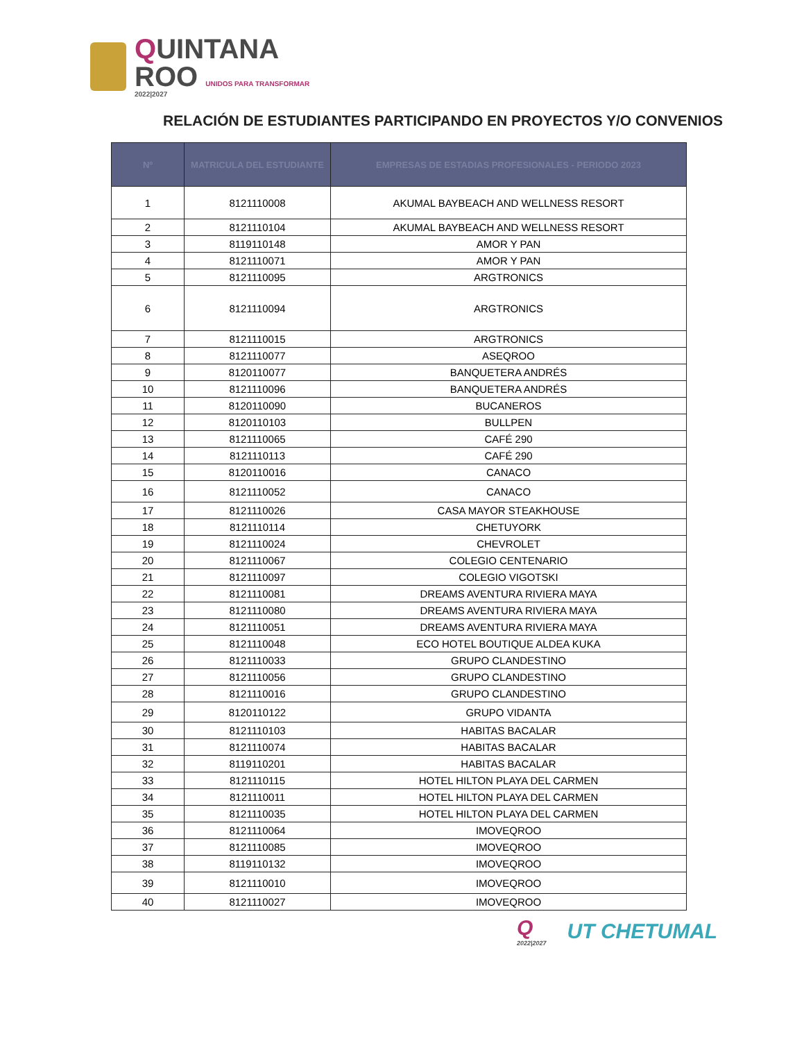QUINTANA
ROO UNIDOS PARA TRANSFORMAR
2022|2027
RELACIÓN DE ESTUDIANTES PARTICIPANDO EN PROYECTOS Y/O CONVENIOS
| Nº | MATRICULA DEL ESTUDIANTE | EMPRESAS DE ESTADIAS PROFESIONALES - PERIODO 2023 |
| --- | --- | --- |
| 1 | 8121110008 | AKUMAL BAYBEACH AND WELLNESS RESORT |
| 2 | 8121110104 | AKUMAL BAYBEACH AND WELLNESS RESORT |
| 3 | 8119110148 | AMOR Y PAN |
| 4 | 8121110071 | AMOR Y PAN |
| 5 | 8121110095 | ARGTRONICS |
| 6 | 8121110094 | ARGTRONICS |
| 7 | 8121110015 | ARGTRONICS |
| 8 | 8121110077 | ASEQROO |
| 9 | 8120110077 | BANQUETERA ANDRÉS |
| 10 | 8121110096 | BANQUETERA ANDRÉS |
| 11 | 8120110090 | BUCANEROS |
| 12 | 8120110103 | BULLPEN |
| 13 | 8121110065 | CAFÉ 290 |
| 14 | 8121110113 | CAFÉ 290 |
| 15 | 8120110016 | CANACO |
| 16 | 8121110052 | CANACO |
| 17 | 8121110026 | CASA MAYOR STEAKHOUSE |
| 18 | 8121110114 | CHETUYORK |
| 19 | 8121110024 | CHEVROLET |
| 20 | 8121110067 | COLEGIO CENTENARIO |
| 21 | 8121110097 | COLEGIO VIGOTSKI |
| 22 | 8121110081 | DREAMS AVENTURA RIVIERA MAYA |
| 23 | 8121110080 | DREAMS AVENTURA RIVIERA MAYA |
| 24 | 8121110051 | DREAMS AVENTURA RIVIERA MAYA |
| 25 | 8121110048 | ECO HOTEL BOUTIQUE ALDEA KUKA |
| 26 | 8121110033 | GRUPO CLANDESTINO |
| 27 | 8121110056 | GRUPO CLANDESTINO |
| 28 | 8121110016 | GRUPO CLANDESTINO |
| 29 | 8120110122 | GRUPO VIDANTA |
| 30 | 8121110103 | HABITAS BACALAR |
| 31 | 8121110074 | HABITAS BACALAR |
| 32 | 8119110201 | HABITAS BACALAR |
| 33 | 8121110115 | HOTEL HILTON PLAYA DEL CARMEN |
| 34 | 8121110011 | HOTEL HILTON PLAYA DEL CARMEN |
| 35 | 8121110035 | HOTEL HILTON PLAYA DEL CARMEN |
| 36 | 8121110064 | IMOVEQROO |
| 37 | 8121110085 | IMOVEQROO |
| 38 | 8119110132 | IMOVEQROO |
| 39 | 8121110010 | IMOVEQROO |
| 40 | 8121110027 | IMOVEQROO |
Q
2022|2027
UT CHETUMAL